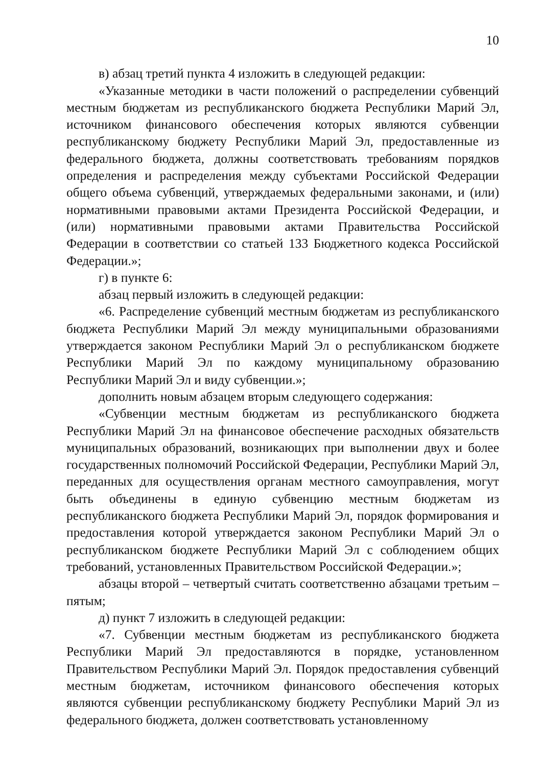10
в) абзац третий пункта 4 изложить в следующей редакции:
«Указанные методики в части положений о распределении субвенций местным бюджетам из республиканского бюджета Республики Марий Эл, источником финансового обеспечения которых являются субвенции республиканскому бюджету Республики Марий Эл, предоставленные из федерального бюджета, должны соответствовать требованиям порядков определения и распределения между субъектами Российской Федерации общего объема субвенций, утверждаемых федеральными законами, и (или) нормативными правовыми актами Президента Российской Федерации, и (или) нормативными правовыми актами Правительства Российской Федерации в соответствии со статьей 133 Бюджетного кодекса Российской Федерации.»;
г) в пункте 6:
абзац первый изложить в следующей редакции:
«6. Распределение субвенций местным бюджетам из республиканского бюджета Республики Марий Эл между муниципальными образованиями утверждается законом Республики Марий Эл о республиканском бюджете Республики Марий Эл по каждому муниципальному образованию Республики Марий Эл и виду субвенции.»;
дополнить новым абзацем вторым следующего содержания:
«Субвенции местным бюджетам из республиканского бюджета Республики Марий Эл на финансовое обеспечение расходных обязательств муниципальных образований, возникающих при выполнении двух и более государственных полномочий Российской Федерации, Республики Марий Эл, переданных для осуществления органам местного самоуправления, могут быть объединены в единую субвенцию местным бюджетам из республиканского бюджета Республики Марий Эл, порядок формирования и предоставления которой утверждается законом Республики Марий Эл о республиканском бюджете Республики Марий Эл с соблюдением общих требований, установленных Правительством Российской Федерации.»;
абзацы второй – четвертый считать соответственно абзацами третьим – пятым;
д) пункт 7 изложить в следующей редакции:
«7. Субвенции местным бюджетам из республиканского бюджета Республики Марий Эл предоставляются в порядке, установленном Правительством Республики Марий Эл. Порядок предоставления субвенций местным бюджетам, источником финансового обеспечения которых являются субвенции республиканскому бюджету Республики Марий Эл из федерального бюджета, должен соответствовать установленному